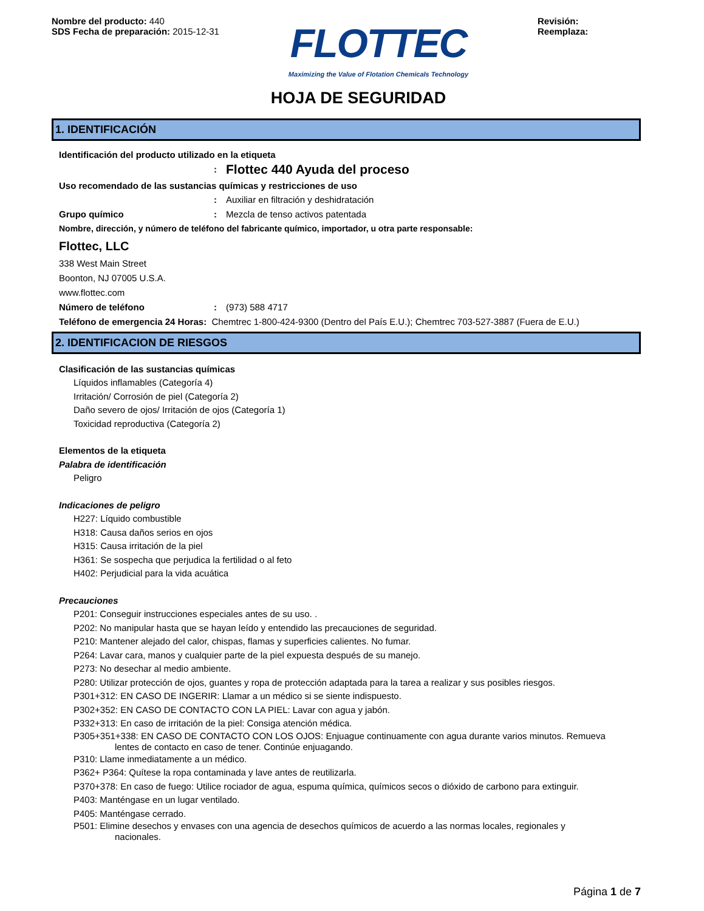Nombre del producto: 440
SDS Fecha de preparación: 2015-12-31
FLOTTEC
Maximizing the Value of Flotation Chemicals Technology
Revisión:
Reemplaza:
HOJA DE SEGURIDAD
1. IDENTIFICACIÓN
Identificación del producto utilizado en la etiqueta
: Flottec 440 Ayuda del proceso
Uso recomendado de las sustancias químicas y restricciones de uso
: Auxiliar en filtración y deshidratación
Grupo químico: Mezcla de tenso activos patentada
Nombre, dirección, y número de teléfono del fabricante químico, importador, u otra parte responsable:
Flottec, LLC
338 West Main Street
Boonton, NJ 07005 U.S.A.
www.flottec.com
Número de teléfono: (973) 588 4717
Teléfono de emergencia 24 Horas: Chemtrec 1-800-424-9300 (Dentro del País E.U.); Chemtrec 703-527-3887 (Fuera de E.U.)
2. IDENTIFICACION DE RIESGOS
Clasificación de las sustancias químicas
Líquidos inflamables (Categoría 4)
Irritación/ Corrosión de piel (Categoría 2)
Daño severo de ojos/ Irritación de ojos (Categoría 1)
Toxicidad reproductiva (Categoría 2)
Elementos de la etiqueta
Palabra de identificación
Peligro
Indicaciones de peligro
H227: Líquido combustible
H318: Causa daños serios en ojos
H315: Causa irritación de la piel
H361: Se sospecha que perjudica la fertilidad o al feto
H402: Perjudicial para la vida acuática
Precauciones
P201: Conseguir instrucciones especiales antes de su uso. .
P202: No manipular hasta que se hayan leído y entendido las precauciones de seguridad.
P210: Mantener alejado del calor, chispas, flamas y superficies calientes. No fumar.
P264: Lavar cara, manos y cualquier parte de la piel expuesta después de su manejo.
P273: No desechar al medio ambiente.
P280: Utilizar protección de ojos, guantes y ropa de protección adaptada para la tarea a realizar y sus posibles riesgos.
P301+312: EN CASO DE INGERIR: Llamar a un médico si se siente indispuesto.
P302+352: EN CASO DE CONTACTO CON LA PIEL: Lavar con agua y jabón.
P332+313: En caso de irritación de la piel: Consiga atención médica.
P305+351+338: EN CASO DE CONTACTO CON LOS OJOS: Enjuague continuamente con agua durante varios minutos. Remueva
lentes de contacto en caso de tener. Continúe enjuagando.
P310: Llame inmediatamente a un médico.
P362+ P364: Quítese la ropa contaminada y lave antes de reutilizarla.
P370+378: En caso de fuego: Utilice rociador de agua, espuma química, químicos secos o dióxido de carbono para extinguir.
P403: Manténgase en un lugar ventilado.
P405: Manténgase cerrado.
P501: Elimine desechos y envases con una agencia de desechos químicos de acuerdo a las normas locales, regionales y
nacionales.
Página 1 de 7